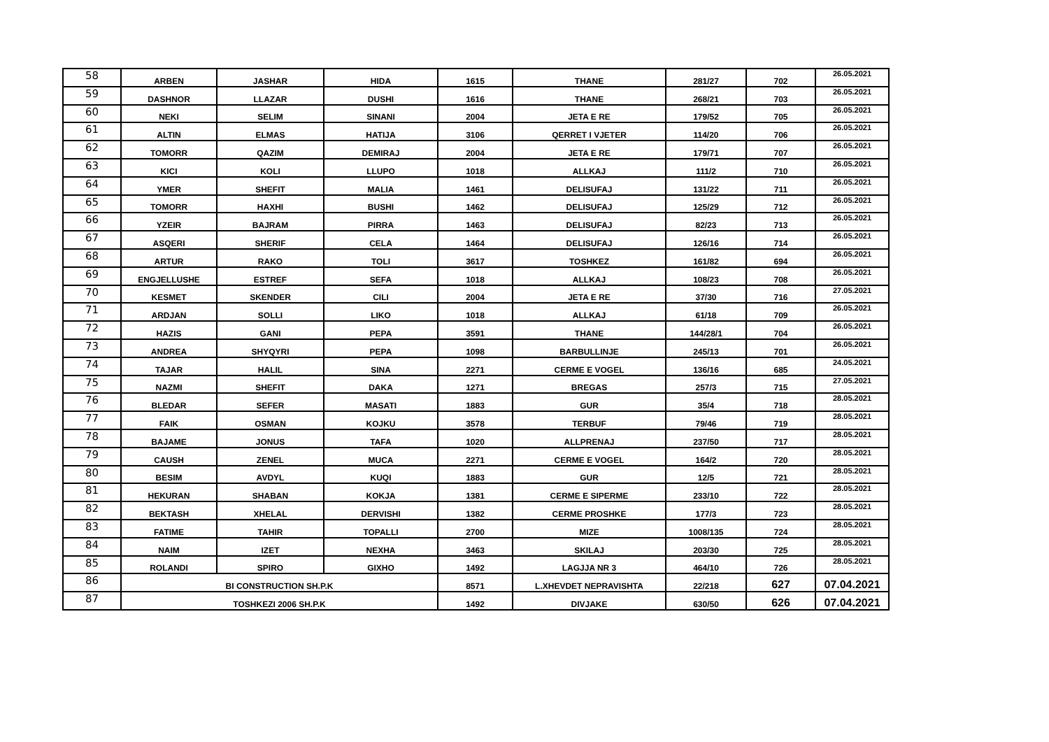| 58 | ARBEN | JASHAR | HIDA | 1615 | THANE | 281/27 | 702 | 26.05.2021 |
| 59 | DASHNOR | LLAZAR | DUSHI | 1616 | THANE | 268/21 | 703 | 26.05.2021 |
| 60 | NEKI | SELIM | SINANI | 2004 | JETA E RE | 179/52 | 705 | 26.05.2021 |
| 61 | ALTIN | ELMAS | HATIJA | 3106 | QERRET I VJETER | 114/20 | 706 | 26.05.2021 |
| 62 | TOMORR | QAZIM | DEMIRAJ | 2004 | JETA E RE | 179/71 | 707 | 26.05.2021 |
| 63 | KICI | KOLI | LLUPO | 1018 | ALLKAJ | 111/2 | 710 | 26.05.2021 |
| 64 | YMER | SHEFIT | MALIA | 1461 | DELISUFAJ | 131/22 | 711 | 26.05.2021 |
| 65 | TOMORR | HAXHI | BUSHI | 1462 | DELISUFAJ | 125/29 | 712 | 26.05.2021 |
| 66 | YZEIR | BAJRAM | PIRRA | 1463 | DELISUFAJ | 82/23 | 713 | 26.05.2021 |
| 67 | ASQERI | SHERIF | CELA | 1464 | DELISUFAJ | 126/16 | 714 | 26.05.2021 |
| 68 | ARTUR | RAKO | TOLI | 3617 | TOSHKEZ | 161/82 | 694 | 26.05.2021 |
| 69 | ENGJELLUSHE | ESTREF | SEFA | 1018 | ALLKAJ | 108/23 | 708 | 26.05.2021 |
| 70 | KESMET | SKENDER | CILI | 2004 | JETA E RE | 37/30 | 716 | 27.05.2021 |
| 71 | ARDJAN | SOLLI | LIKO | 1018 | ALLKAJ | 61/18 | 709 | 26.05.2021 |
| 72 | HAZIS | GANI | PEPA | 3591 | THANE | 144/28/1 | 704 | 26.05.2021 |
| 73 | ANDREA | SHYQYRI | PEPA | 1098 | BARBULLINJE | 245/13 | 701 | 26.05.2021 |
| 74 | TAJAR | HALIL | SINA | 2271 | CERME E VOGEL | 136/16 | 685 | 24.05.2021 |
| 75 | NAZMI | SHEFIT | DAKA | 1271 | BREGAS | 257/3 | 715 | 27.05.2021 |
| 76 | BLEDAR | SEFER | MASATI | 1883 | GUR | 35/4 | 718 | 28.05.2021 |
| 77 | FAIK | OSMAN | KOJKU | 3578 | TERBUF | 79/46 | 719 | 28.05.2021 |
| 78 | BAJAME | JONUS | TAFA | 1020 | ALLPRENAJ | 237/50 | 717 | 28.05.2021 |
| 79 | CAUSH | ZENEL | MUCA | 2271 | CERME E VOGEL | 164/2 | 720 | 28.05.2021 |
| 80 | BESIM | AVDYL | KUQI | 1883 | GUR | 12/5 | 721 | 28.05.2021 |
| 81 | HEKURAN | SHABAN | KOKJA | 1381 | CERME E SIPERME | 233/10 | 722 | 28.05.2021 |
| 82 | BEKTASH | XHELAL | DERVISHI | 1382 | CERME PROSHKE | 177/3 | 723 | 28.05.2021 |
| 83 | FATIME | TAHIR | TOPALLI | 2700 | MIZE | 1008/135 | 724 | 28.05.2021 |
| 84 | NAIM | IZET | NEXHA | 3463 | SKILAJ | 203/30 | 725 | 28.05.2021 |
| 85 | ROLANDI | SPIRO | GIXHO | 1492 | LAGJJA NR 3 | 464/10 | 726 | 28.05.2021 |
| 86 | BI CONSTRUCTION SH.P.K | | | 8571 | L.XHEVDET NEPRAVISHTA | 22/218 | 627 | 07.04.2021 |
| 87 | TOSHKEZI 2006 SH.P.K | | | 1492 | DIVJAKE | 630/50 | 626 | 07.04.2021 |